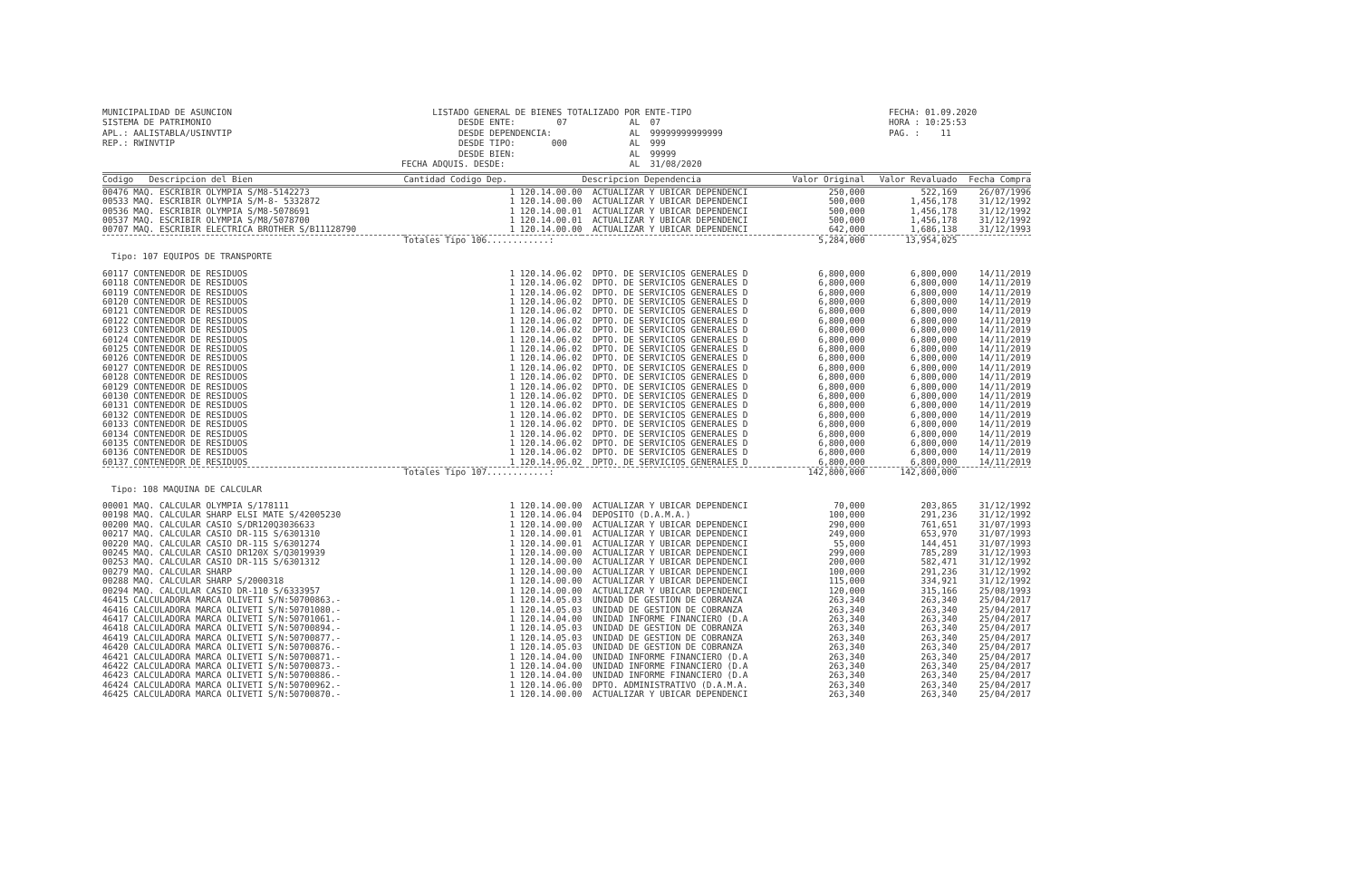MUNICIPALIDAD DE ASUNCION SISTEMA DE PATRIMONIO APL.: AALISTABLA/USINVTIP REP.: RWINVTIP
LISTADO GENERAL DE BIENES TOTALIZADO POR ENTE-TIPO DESDE ENTE: 07 AL 07 DESDE DEPENDENCIA: AL 99999999999999 DESDE TIPO: 000 AL 999 DESDE BIEN: AL 99999 FECHA ADQUIS. DESDE: AL 31/08/2020
FECHA: 01.09.2020 HORA : 10:25:53 PAG. : 11
| Codigo Descripcion del Bien | Cantidad Codigo Dep. | Descripcion Dependencia | Valor Original | Valor Revaluado | Fecha Compra |
| --- | --- | --- | --- | --- | --- |
| 00476 MAQ. ESCRIBIR OLYMPIA S/M8-5142273 | 1 120.14.00.00 | ACTUALIZAR Y UBICAR DEPENDENCI | 250,000 | 522,169 | 26/07/1996 |
| 00533 MAQ. ESCRIBIR OLYMPIA S/M-8- 5332872 | 1 120.14.00.00 | ACTUALIZAR Y UBICAR DEPENDENCI | 500,000 | 1,456,178 | 31/12/1992 |
| 00536 MAQ. ESCRIBIR OLYMPIA S/M8-5078691 | 1 120.14.00.01 | ACTUALIZAR Y UBICAR DEPENDENCI | 500,000 | 1,456,178 | 31/12/1992 |
| 00537 MAQ. ESCRIBIR OLYMPIA S/M8/5078700 | 1 120.14.00.01 | ACTUALIZAR Y UBICAR DEPENDENCI | 500,000 | 1,456,178 | 31/12/1992 |
| 00707 MAQ. ESCRIBIR ELECTRICA BROTHER S/B11128790 | 1 120.14.00.00 | ACTUALIZAR Y UBICAR DEPENDENCI | 642,000 | 1,686,138 | 31/12/1993 |
| | Totales Tipo 106............: | | 5,284,000 | 13,954,025 | |
| Tipo: 107 EQUIPOS DE TRANSPORTE | | | | | |
| 60117 CONTENEDOR DE RESIDUOS | 1 120.14.06.02 | DPTO. DE SERVICIOS GENERALES D | 6,800,000 | 6,800,000 | 14/11/2019 |
| 60118 CONTENEDOR DE RESIDUOS | 1 120.14.06.02 | DPTO. DE SERVICIOS GENERALES D | 6,800,000 | 6,800,000 | 14/11/2019 |
| 60119 CONTENEDOR DE RESIDUOS | 1 120.14.06.02 | DPTO. DE SERVICIOS GENERALES D | 6,800,000 | 6,800,000 | 14/11/2019 |
| 60120 CONTENEDOR DE RESIDUOS | 1 120.14.06.02 | DPTO. DE SERVICIOS GENERALES D | 6,800,000 | 6,800,000 | 14/11/2019 |
| 60121 CONTENEDOR DE RESIDUOS | 1 120.14.06.02 | DPTO. DE SERVICIOS GENERALES D | 6,800,000 | 6,800,000 | 14/11/2019 |
| 60122 CONTENEDOR DE RESIDUOS | 1 120.14.06.02 | DPTO. DE SERVICIOS GENERALES D | 6,800,000 | 6,800,000 | 14/11/2019 |
| 60123 CONTENEDOR DE RESIDUOS | 1 120.14.06.02 | DPTO. DE SERVICIOS GENERALES D | 6,800,000 | 6,800,000 | 14/11/2019 |
| 60124 CONTENEDOR DE RESIDUOS | 1 120.14.06.02 | DPTO. DE SERVICIOS GENERALES D | 6,800,000 | 6,800,000 | 14/11/2019 |
| 60125 CONTENEDOR DE RESIDUOS | 1 120.14.06.02 | DPTO. DE SERVICIOS GENERALES D | 6,800,000 | 6,800,000 | 14/11/2019 |
| 60126 CONTENEDOR DE RESIDUOS | 1 120.14.06.02 | DPTO. DE SERVICIOS GENERALES D | 6,800,000 | 6,800,000 | 14/11/2019 |
| 60127 CONTENEDOR DE RESIDUOS | 1 120.14.06.02 | DPTO. DE SERVICIOS GENERALES D | 6,800,000 | 6,800,000 | 14/11/2019 |
| 60128 CONTENEDOR DE RESIDUOS | 1 120.14.06.02 | DPTO. DE SERVICIOS GENERALES D | 6,800,000 | 6,800,000 | 14/11/2019 |
| 60129 CONTENEDOR DE RESIDUOS | 1 120.14.06.02 | DPTO. DE SERVICIOS GENERALES D | 6,800,000 | 6,800,000 | 14/11/2019 |
| 60130 CONTENEDOR DE RESIDUOS | 1 120.14.06.02 | DPTO. DE SERVICIOS GENERALES D | 6,800,000 | 6,800,000 | 14/11/2019 |
| 60131 CONTENEDOR DE RESIDUOS | 1 120.14.06.02 | DPTO. DE SERVICIOS GENERALES D | 6,800,000 | 6,800,000 | 14/11/2019 |
| 60132 CONTENEDOR DE RESIDUOS | 1 120.14.06.02 | DPTO. DE SERVICIOS GENERALES D | 6,800,000 | 6,800,000 | 14/11/2019 |
| 60133 CONTENEDOR DE RESIDUOS | 1 120.14.06.02 | DPTO. DE SERVICIOS GENERALES D | 6,800,000 | 6,800,000 | 14/11/2019 |
| 60134 CONTENEDOR DE RESIDUOS | 1 120.14.06.02 | DPTO. DE SERVICIOS GENERALES D | 6,800,000 | 6,800,000 | 14/11/2019 |
| 60135 CONTENEDOR DE RESIDUOS | 1 120.14.06.02 | DPTO. DE SERVICIOS GENERALES D | 6,800,000 | 6,800,000 | 14/11/2019 |
| 60136 CONTENEDOR DE RESIDUOS | 1 120.14.06.02 | DPTO. DE SERVICIOS GENERALES D | 6,800,000 | 6,800,000 | 14/11/2019 |
| 60137 CONTENEDOR DE RESIDUOS | 1 120.14.06.02 | DPTO. DE SERVICIOS GENERALES D | 6,800,000 | 6,800,000 | 14/11/2019 |
| | Totales Tipo 107............: | | 142,800,000 | 142,800,000 | |
| Tipo: 108 MAQUINA DE CALCULAR | | | | | |
| 00001 MAQ. CALCULAR OLYMPIA S/178111 | 1 120.14.00.00 | ACTUALIZAR Y UBICAR DEPENDENCI | 70,000 | 203,865 | 31/12/1992 |
| 00198 MAQ. CALCULAR SHARP ELSI MATE S/42005230 | 1 120.14.06.04 | DEPOSITO (D.A.M.A.) | 100,000 | 291,236 | 31/12/1992 |
| 00200 MAQ. CALCULAR CASIO S/DR120Q3036633 | 1 120.14.00.00 | ACTUALIZAR Y UBICAR DEPENDENCI | 290,000 | 761,651 | 31/07/1993 |
| 00217 MAQ. CALCULAR CASIO DR-115 S/6301310 | 1 120.14.00.01 | ACTUALIZAR Y UBICAR DEPENDENCI | 249,000 | 653,970 | 31/07/1993 |
| 00220 MAQ. CALCULAR CASIO DR-115 S/6301274 | 1 120.14.00.01 | ACTUALIZAR Y UBICAR DEPENDENCI | 55,000 | 144,451 | 31/07/1993 |
| 00245 MAQ. CALCULAR CASIO DR120X S/Q3019939 | 1 120.14.00.00 | ACTUALIZAR Y UBICAR DEPENDENCI | 299,000 | 785,289 | 31/12/1993 |
| 00253 MAQ. CALCULAR CASIO DR-115 S/6301312 | 1 120.14.00.00 | ACTUALIZAR Y UBICAR DEPENDENCI | 200,000 | 582,471 | 31/12/1992 |
| 00279 MAQ. CALCULAR SHARP | 1 120.14.00.00 | ACTUALIZAR Y UBICAR DEPENDENCI | 100,000 | 291,236 | 31/12/1992 |
| 00288 MAQ. CALCULAR SHARP S/2000318 | 1 120.14.00.00 | ACTUALIZAR Y UBICAR DEPENDENCI | 115,000 | 334,921 | 31/12/1992 |
| 00294 MAQ. CALCULAR CASIO DR-110 S/6333957 | 1 120.14.00.00 | ACTUALIZAR Y UBICAR DEPENDENCI | 120,000 | 315,166 | 25/08/1993 |
| 46415 CALCULADORA MARCA OLIVETI S/N:50700863.- | 1 120.14.05.03 | UNIDAD DE GESTION DE COBRANZA | 263,340 | 263,340 | 25/04/2017 |
| 46416 CALCULADORA MARCA OLIVETI S/N:50701080.- | 1 120.14.05.03 | UNIDAD DE GESTION DE COBRANZA | 263,340 | 263,340 | 25/04/2017 |
| 46417 CALCULADORA MARCA OLIVETI S/N:50701061.- | 1 120.14.04.00 | UNIDAD INFORME FINANCIERO (D.A | 263,340 | 263,340 | 25/04/2017 |
| 46418 CALCULADORA MARCA OLIVETI S/N:50700894.- | 1 120.14.05.03 | UNIDAD DE GESTION DE COBRANZA | 263,340 | 263,340 | 25/04/2017 |
| 46419 CALCULADORA MARCA OLIVETI S/N:50700877.- | 1 120.14.05.03 | UNIDAD DE GESTION DE COBRANZA | 263,340 | 263,340 | 25/04/2017 |
| 46420 CALCULADORA MARCA OLIVETI S/N:50700876.- | 1 120.14.05.03 | UNIDAD DE GESTION DE COBRANZA | 263,340 | 263,340 | 25/04/2017 |
| 46421 CALCULADORA MARCA OLIVETI S/N:50700871.- | 1 120.14.04.00 | UNIDAD INFORME FINANCIERO (D.A | 263,340 | 263,340 | 25/04/2017 |
| 46422 CALCULADORA MARCA OLIVETI S/N:50700873.- | 1 120.14.04.00 | UNIDAD INFORME FINANCIERO (D.A | 263,340 | 263,340 | 25/04/2017 |
| 46423 CALCULADORA MARCA OLIVETI S/N:50700886.- | 1 120.14.04.00 | UNIDAD INFORME FINANCIERO (D.A | 263,340 | 263,340 | 25/04/2017 |
| 46424 CALCULADORA MARCA OLIVETI S/N:50700962.- | 1 120.14.06.00 | DPTO. ADMINISTRATIVO (D.A.M.A. | 263,340 | 263,340 | 25/04/2017 |
| 46425 CALCULADORA MARCA OLIVETI S/N:50700870.- | 1 120.14.00.00 | ACTUALIZAR Y UBICAR DEPENDENCI | 263,340 | 263,340 | 25/04/2017 |